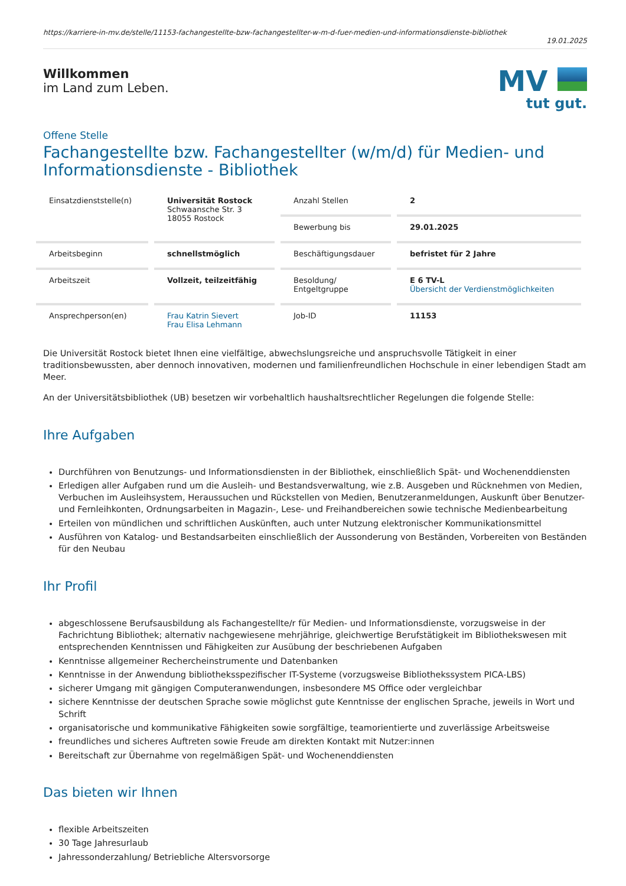https://karriere-in-mv.de/stelle/11153-fachangestellte-bzw-fachangestellter-w-m-d-fuer-medien-und-informationsdienste-bibliothek
19.01.2025
Willkommen
im Land zum Leben.
MV
tut gut.
Offene Stelle
Fachangestellte bzw. Fachangestellter (w/m/d) für Medien- und Informationsdienste - Bibliothek
| Einsatzdienststelle(n) | Universität Rostock Schwaansche Str. 3 18055 Rostock | Anzahl Stellen | 2 |
| | | Bewerbung bis | 29.01.2025 |
| Arbeitsbeginn | schnellstmöglich | Beschäftigungsdauer | befristet für 2 Jahre |
| Arbeitszeit | Vollzeit, teilzeitfähig | Besoldung/ Entgeltgruppe | E 6 TV-L Übersicht der Verdienstmöglichkeiten |
| Ansprechperson(en) | Frau Katrin Sievert Frau Elisa Lehmann | Job-ID | 11153 |
Die Universität Rostock bietet Ihnen eine vielfältige, abwechslungsreiche und anspruchsvolle Tätigkeit in einer traditionsbewussten, aber dennoch innovativen, modernen und familienfreundlichen Hochschule in einer lebendigen Stadt am Meer.
An der Universitätsbibliothek (UB) besetzen wir vorbehaltlich haushaltsrechtlicher Regelungen die folgende Stelle:
Ihre Aufgaben
Durchführen von Benutzungs- und Informationsdiensten in der Bibliothek, einschließlich Spät- und Wochenenddiensten
Erledigen aller Aufgaben rund um die Ausleih- und Bestandsverwaltung, wie z.B. Ausgeben und Rücknehmen von Medien, Verbuchen im Ausleihsystem, Heraussuchen und Rückstellen von Medien, Benutzeranmeldungen, Auskunft über Benutzer- und Fernleihkonten, Ordnungsarbeiten in Magazin-, Lese- und Freihandbereichen sowie technische Medienbearbeitung
Erteilen von mündlichen und schriftlichen Auskünften, auch unter Nutzung elektronischer Kommunikationsmittel
Ausführen von Katalog- und Bestandsarbeiten einschließlich der Aussonderung von Beständen, Vorbereiten von Beständen für den Neubau
Ihr Profil
abgeschlossene Berufsausbildung als Fachangestellte/r für Medien- und Informationsdienste, vorzugsweise in der Fachrichtung Bibliothek; alternativ nachgewiesene mehrjährige, gleichwertige Berufstätigkeit im Bibliothekswesen mit entsprechenden Kenntnissen und Fähigkeiten zur Ausübung der beschriebenen Aufgaben
Kenntnisse allgemeiner Rechercheinstrumente und Datenbanken
Kenntnisse in der Anwendung bibliotheksspezifischer IT-Systeme (vorzugsweise Bibliothekssystem PICA-LBS)
sicherer Umgang mit gängigen Computeranwendungen, insbesondere MS Office oder vergleichbar
sichere Kenntnisse der deutschen Sprache sowie möglichst gute Kenntnisse der englischen Sprache, jeweils in Wort und Schrift
organisatorische und kommunikative Fähigkeiten sowie sorgfältige, teamorientierte und zuverlässige Arbeitsweise
freundliches und sicheres Auftreten sowie Freude am direkten Kontakt mit Nutzer:innen
Bereitschaft zur Übernahme von regelmäßigen Spät- und Wochenenddiensten
Das bieten wir Ihnen
flexible Arbeitszeiten
30 Tage Jahresurlaub
Jahressonderzahlung/ Betriebliche Altersvorsorge